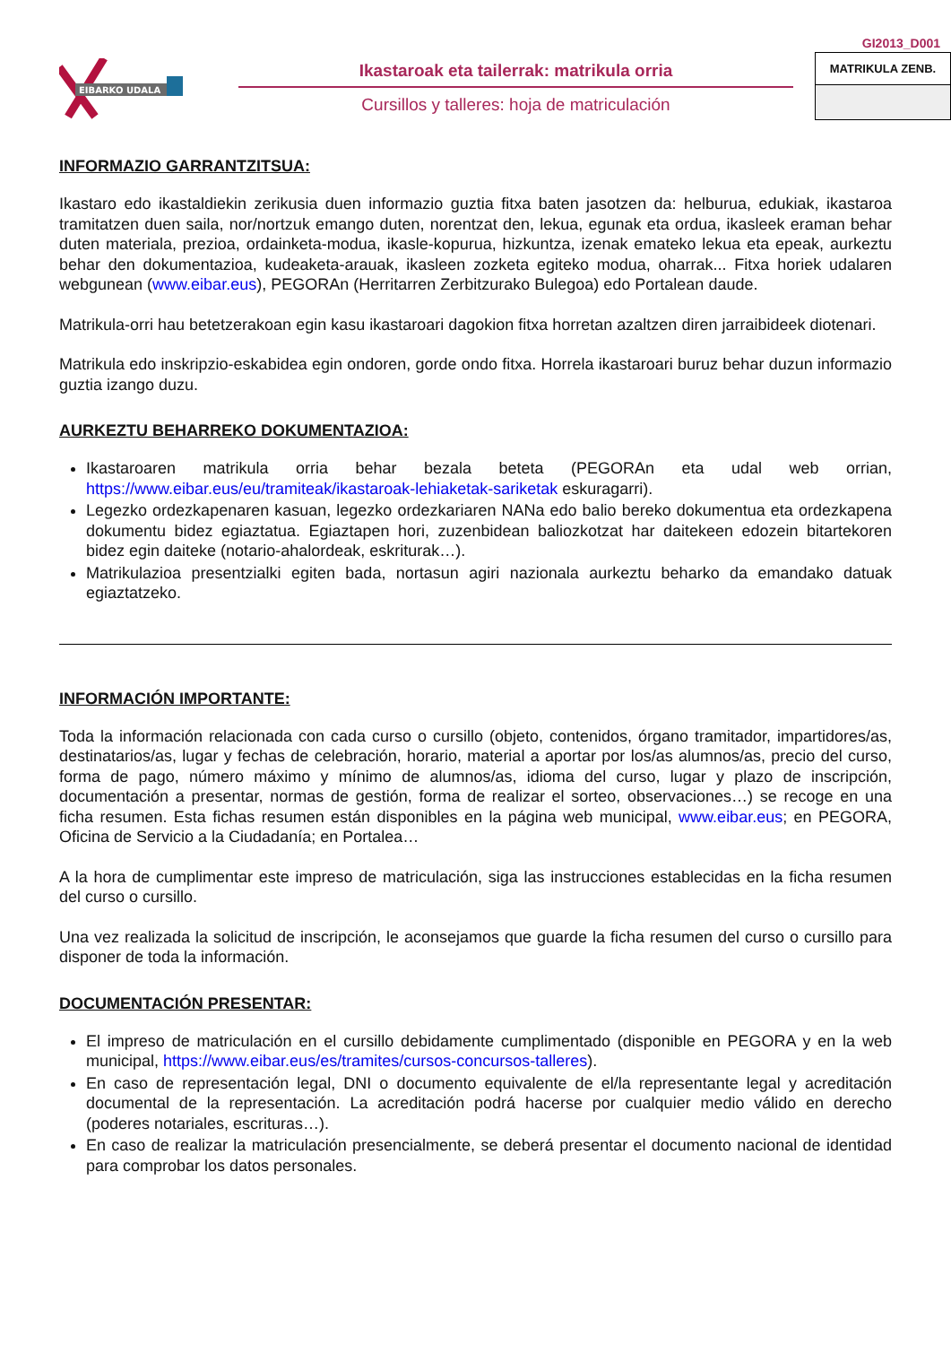EIBARKO UDALA
Ikastaroak eta tailerrak: matrikula orria
Cursillos y talleres: hoja de matriculación
GI2013_D001
MATRIKULA ZENB.
INFORMAZIO GARRANTZITSUA:
Ikastaro edo ikastaldiekin zerikusia duen informazio guztia fitxa baten jasotzen da: helburua, edukiak, ikastaroa tramitatzen duen saila, nor/nortzuk emango duten, norentzat den, lekua, egunak eta ordua, ikasleek eraman behar duten materiala, prezioa, ordainketa-modua, ikasle-kopurua, hizkuntza, izenak emateko lekua eta epeak, aurkeztu behar den dokumentazioa, kudeaketa-arauak, ikasleen zozketa egiteko modua, oharrak... Fitxa horiek udalaren webgunean (www.eibar.eus), PEGORAn (Herritarren Zerbitzurako Bulegoa) edo Portalean daude.
Matrikula-orri hau betetzerakoan egin kasu ikastaroari dagokion fitxa horretan azaltzen diren jarraibideek diotenari.
Matrikula edo inskripzio-eskabidea egin ondoren, gorde ondo fitxa. Horrela ikastaroari buruz behar duzun informazio guztia izango duzu.
AURKEZTU BEHARREKO DOKUMENTAZIOA:
Ikastaroaren matrikula orria behar bezala beteta (PEGORAn eta udal web orrian, https://www.eibar.eus/eu/tramiteak/ikastaroak-lehiaketak-sariketak eskuragarri).
Legezko ordezkapenaren kasuan, legezko ordezkariaren NANa edo balio bereko dokumentua eta ordezkapena dokumentu bidez egiaztatua. Egiaztapen hori, zuzenbidean baliozkotzat har daitekeen edozein bitartekoren bidez egin daiteke (notario-ahalordeak, eskriturak…).
Matrikulazioa presentzialki egiten bada, nortasun agiri nazionala aurkeztu beharko da emandako datuak egiaztatzeko.
INFORMACIÓN IMPORTANTE:
Toda la información relacionada con cada curso o cursillo (objeto, contenidos, órgano tramitador, impartidores/as, destinatarios/as, lugar y fechas de celebración, horario, material a aportar por los/as alumnos/as, precio del curso, forma de pago, número máximo y mínimo de alumnos/as, idioma del curso, lugar y plazo de inscripción, documentación a presentar, normas de gestión, forma de realizar el sorteo, observaciones…) se recoge en una ficha resumen. Esta fichas resumen están disponibles en la página web municipal, www.eibar.eus; en PEGORA, Oficina de Servicio a la Ciudadanía; en Portalea…
A la hora de cumplimentar este impreso de matriculación, siga las instrucciones establecidas en la ficha resumen del curso o cursillo.
Una vez realizada la solicitud de inscripción, le aconsejamos que guarde la ficha resumen del curso o cursillo para disponer de toda la información.
DOCUMENTACIÓN PRESENTAR:
El impreso de matriculación en el cursillo debidamente cumplimentado (disponible en PEGORA y en la web municipal, https://www.eibar.eus/es/tramites/cursos-concursos-talleres).
En caso de representación legal, DNI o documento equivalente de el/la representante legal y acreditación documental de la representación. La acreditación podrá hacerse por cualquier medio válido en derecho (poderes notariales, escrituras…).
En caso de realizar la matriculación presencialmente, se deberá presentar el documento nacional de identidad para comprobar los datos personales.